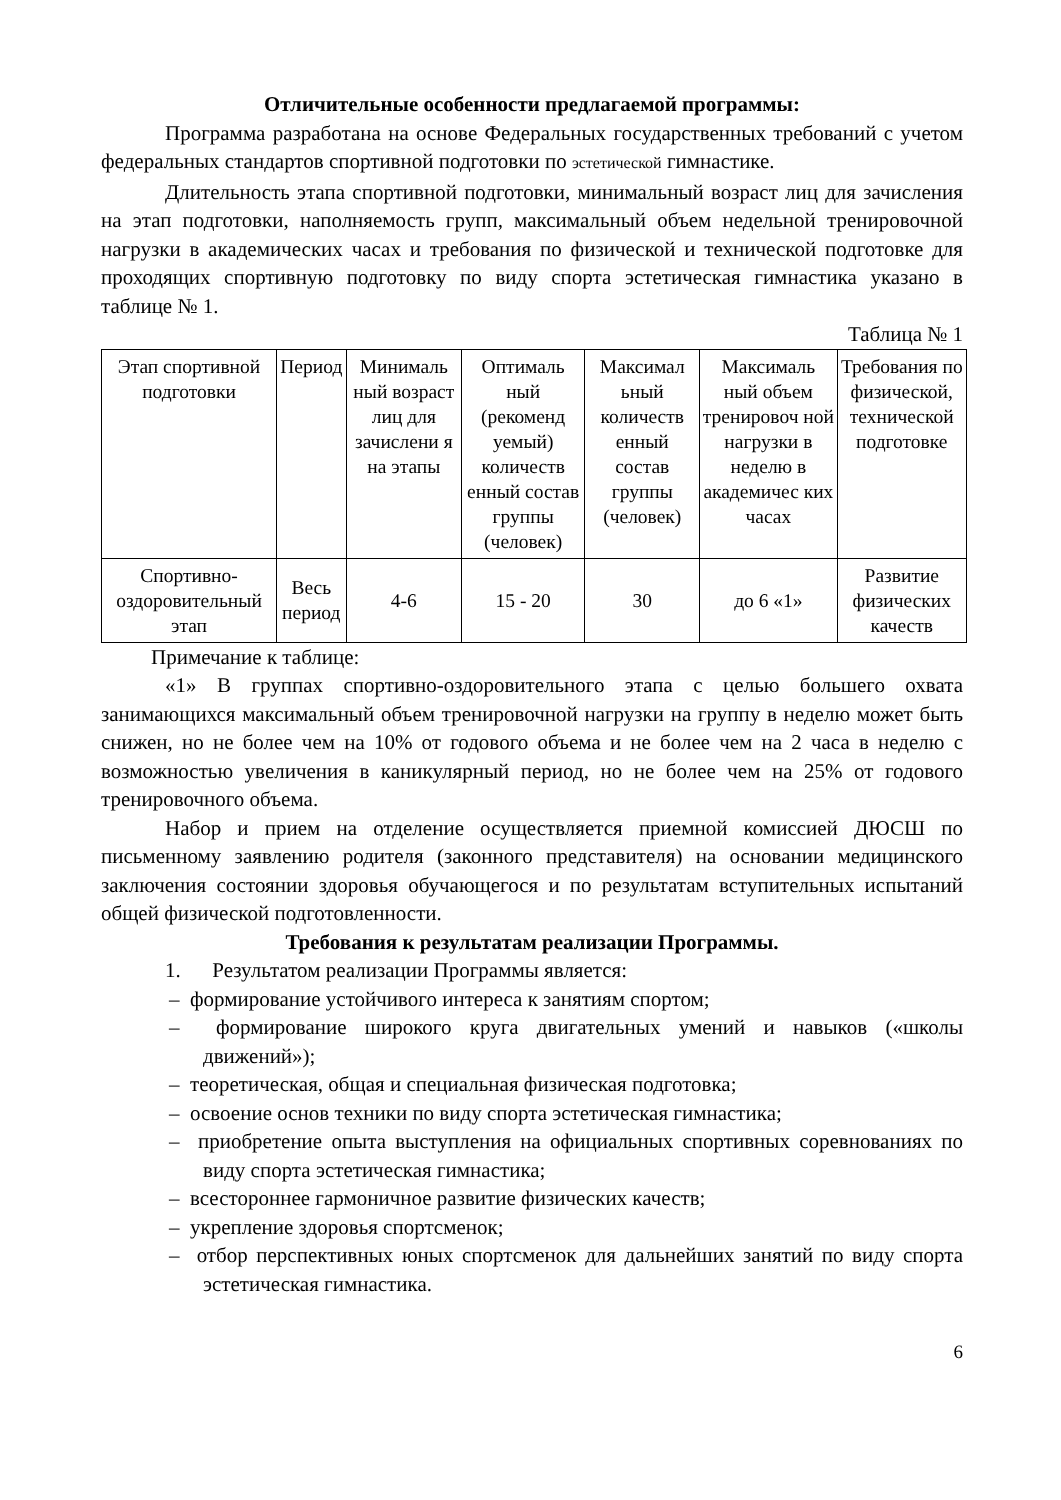Отличительные особенности предлагаемой программы:
Программа разработана на основе Федеральных государственных требований с учетом федеральных стандартов спортивной подготовки по эстетической гимнастике.
Длительность этапа спортивной подготовки, минимальный возраст лиц для зачисления на этап подготовки, наполняемость групп, максимальный объем недельной тренировочной нагрузки в академических часах и требования по физической и технической подготовке для проходящих спортивную подготовку по виду спорта эстетическая гимнастика указано в таблице № 1.
Таблица № 1
| Этап спортивной подготовки | Период | Минималь ный возраст лиц для зачислени я на этапы | Оптималь ный (рекоменд уемый) количеств енный состав группы (человек) | Максимал ьный количеств енный состав группы (человек) | Максималь ный объем тренировоч ной нагрузки в неделю в академичес ких часах | Требования по физической, технической подготовке |
| Спортивно-оздоровительный этап | Весь период | 4-6 | 15 - 20 | 30 | до 6 «1» | Развитие физических качеств |
Примечание к таблице:
«1» В группах спортивно-оздоровительного этапа с целью большего охвата занимающихся максимальный объем тренировочной нагрузки на группу в неделю может быть снижен, но не более чем на 10% от годового объема и не более чем на 2 часа в неделю с возможностью увеличения в каникулярный период, но не более чем на 25% от годового тренировочного объема.
Набор и прием на отделение осуществляется приемной комиссией ДЮСШ по письменному заявлению родителя (законного представителя) на основании медицинского заключения состоянии здоровья обучающегося и по результатам вступительных испытаний общей физической подготовленности.
Требования к результатам реализации Программы.
1. Результатом реализации Программы является:
– формирование устойчивого интереса к занятиям спортом;
– формирование широкого круга двигательных умений и навыков («школы движений»);
– теоретическая, общая и специальная физическая подготовка;
– освоение основ техники по виду спорта эстетическая гимнастика;
– приобретение опыта выступления на официальных спортивных соревнованиях по виду спорта эстетическая гимнастика;
– всестороннее гармоничное развитие физических качеств;
– укрепление здоровья спортсменок;
– отбор перспективных юных спортсменок для дальнейших занятий по виду спорта эстетическая гимнастика.
6